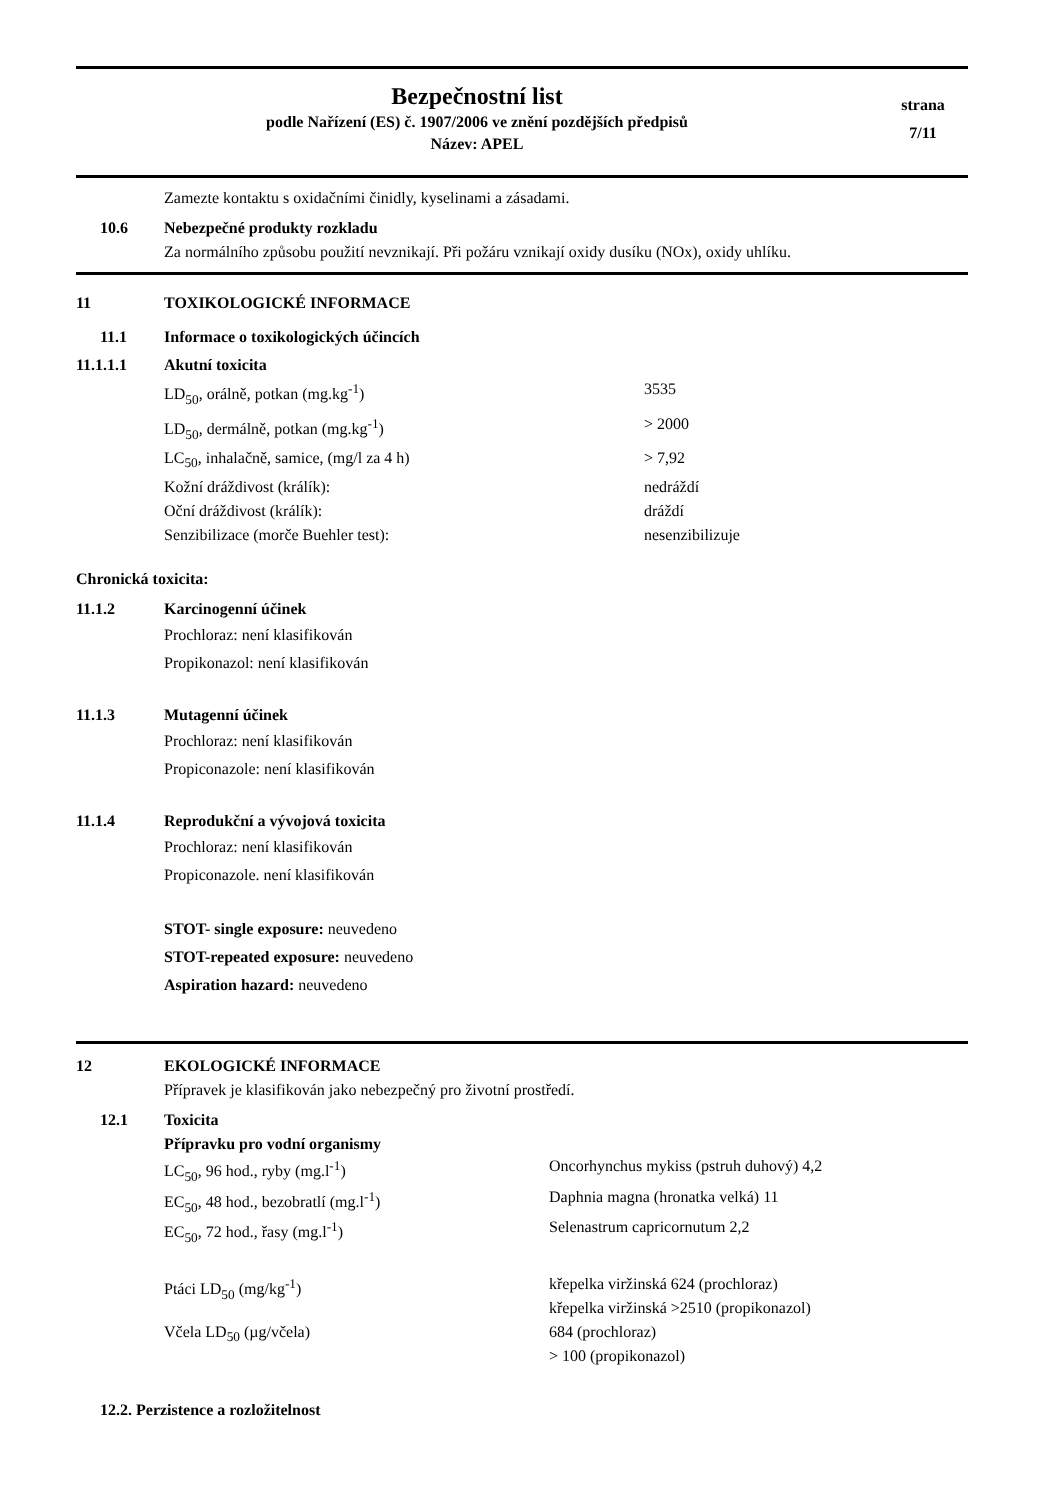Bezpečnostní list
podle Nařízení (ES) č. 1907/2006 ve znění pozdějších předpisů
Název: APEL
strana
7/11
Zamezte kontaktu s oxidačními činidly, kyselinami a zásadami.
10.6 Nebezpečné produkty rozkladu
Za normálního způsobu použití nevznikají. Při požáru vznikají oxidy dusíku (NOx), oxidy uhlíku.
11 TOXIKOLOGICKÉ INFORMACE
11.1 Informace o toxikologických účincích
11.1.1.1 Akutní toxicita
LD<sub>50</sub>, orálně, potkan (mg.kg<sup>-1</sup>) 3535
LD<sub>50</sub>, dermálně, potkan (mg.kg<sup>-1</sup>) > 2000
LC<sub>50</sub>, inhalačně, samice, (mg/l za 4 h) > 7,92
Kožní dráždivost (králík): nedráždí
Oční dráždivost (králík): dráždí
Senzibilizace (morče Buehler test): nesenzibilizuje
Chronická toxicita:
11.1.2 Karcinogenní účinek
Prochloraz: není klasifikován
Propikonazol: není klasifikován
11.1.3 Mutagenní účinek
Prochloraz: není klasifikován
Propiconazole: není klasifikován
11.1.4 Reprodukční a vývojová toxicita
Prochloraz: není klasifikován
Propiconazole. není klasifikován
STOT- single exposure: neuvedeno
STOT-repeated exposure: neuvedeno
Aspiration hazard: neuvedeno
12 EKOLOGICKÉ INFORMACE
Přípravek je klasifikován jako nebezpečný pro životní prostředí.
12.1 Toxicita
Přípravku pro vodní organismy
LC<sub>50</sub>, 96 hod., ryby (mg.l<sup>-1</sup>) Oncorhynchus mykiss (pstruh duhový) 4,2
EC<sub>50</sub>, 48 hod., bezobratlí (mg.l<sup>-1</sup>) Daphnia magna (hronatka velká) 11
EC<sub>50</sub>, 72 hod., řasy (mg.l<sup>-1</sup>) Selenastrum capricornutum 2,2
Ptáci LD<sub>50</sub> (mg/kg<sup>-1</sup>) křepelka viržinská 624 (prochloraz)
křepelka viržinská >2510 (propikonazol)
Včela LD<sub>50</sub> (µg/včela) 684 (prochloraz)
> 100 (propikonazol)
12.2. Perzistence a rozložitelnost